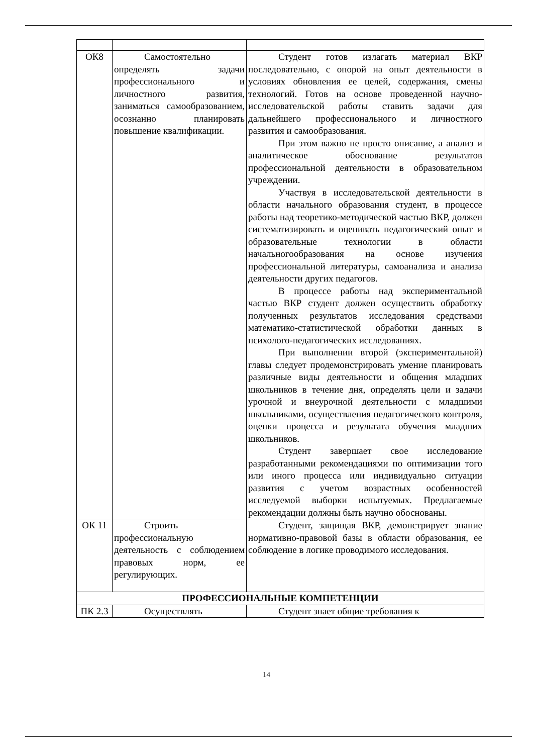| ОК8 | Самостоятельно определять задачи профессионального и личностного развития, заниматься самообразованием, осознанно планировать повышение квалификации. | Студент готов излагать материал ВКР последовательно, с опорой на опыт деятельности в условиях обновления ее целей, содержания, смены технологий. Готов на основе проведенной научно-исследовательской работы ставить задачи для дальнейшего профессионального и личностного развития и самообразования. При этом важно не просто описание, а анализ и аналитическое обоснование результатов профессиональной деятельности в образовательном учреждении. Участвуя в исследовательской деятельности в области начального образования студент, в процессе работы над теоретико-методической частью ВКР, должен систематизировать и оценивать педагогический опыт и образовательные технологии в области начальногообразования на основе изучения профессиональной литературы, самоанализа и анализа деятельности других педагогов. В процессе работы над экспериментальной частью ВКР студент должен осуществить обработку полученных результатов исследования средствами математико-статистической обработки данных в психолого-педагогических исследованиях. При выполнении второй (экспериментальной) главы следует продемонстрировать умение планировать различные виды деятельности и общения младших школьников в течение дня, определять цели и задачи урочной и внеурочной деятельности с младшими школьниками, осуществления педагогического контроля, оценки процесса и результата обучения младших школьников. Студент завершает свое исследование разработанными рекомендациями по оптимизации того или иного процесса или индивидуально ситуации развития с учетом возрастных особенностей исследуемой выборки испытуемых. Предлагаемые рекомендации должны быть научно обоснованы. |
| ОК 11 | Строить профессиональную деятельность с соблюдением правовых норм, ее регулирующих. | Студент, защищая ВКР, демонстрирует знание нормативно-правовой базы в области образования, ее соблюдение в логике проводимого исследования. |
| ПРОФЕССИОНАЛЬНЫЕ КОМПЕТЕНЦИИ | | |
| ПК 2.3 | Осуществлять | Студент знает общие требования к |
14